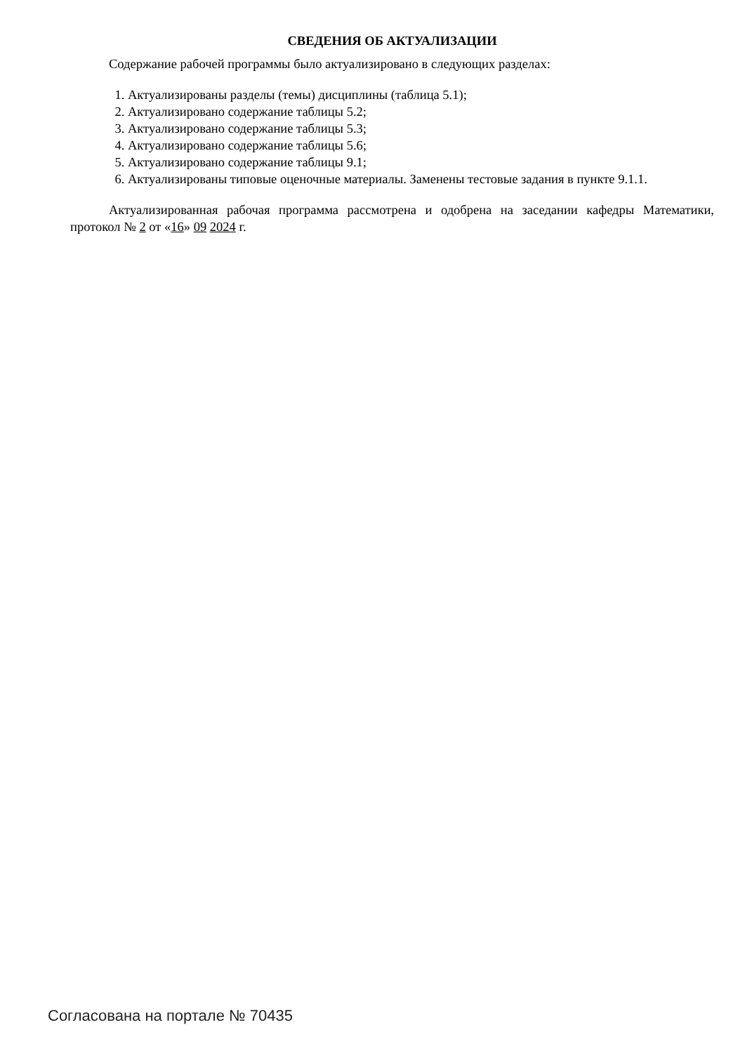СВЕДЕНИЯ ОБ АКТУАЛИЗАЦИИ
Содержание рабочей программы было актуализировано в следующих разделах:
1. Актуализированы разделы (темы) дисциплины (таблица 5.1);
2. Актуализировано содержание таблицы 5.2;
3. Актуализировано содержание таблицы 5.3;
4. Актуализировано содержание таблицы 5.6;
5. Актуализировано содержание таблицы 9.1;
6. Актуализированы типовые оценочные материалы. Заменены тестовые задания в пункте 9.1.1.
Актуализированная рабочая программа рассмотрена и одобрена на заседании кафедры Математики, протокол № 2 от «16» 09 2024 г.
Согласована на портале № 70435